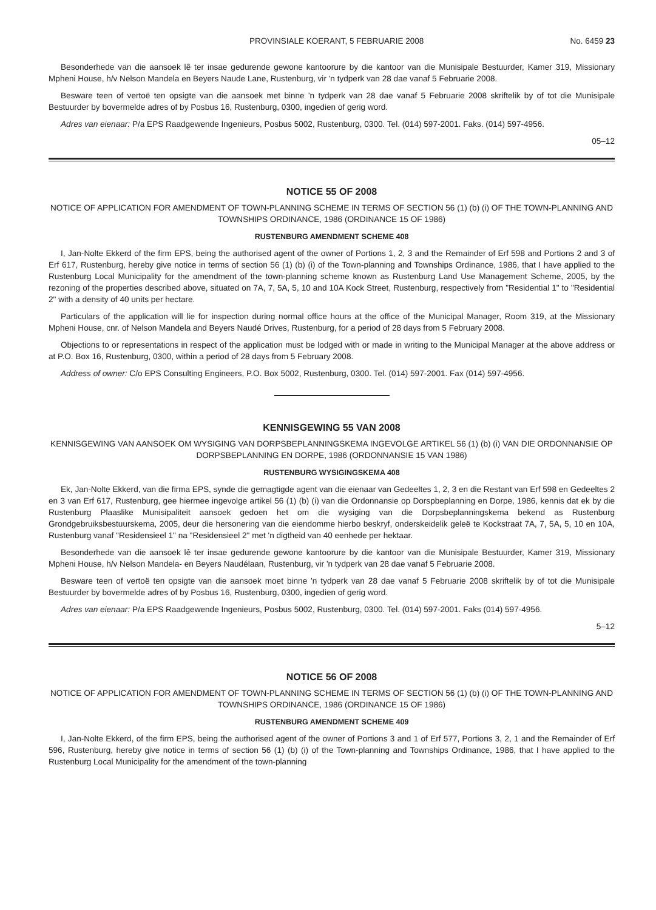PROVINSIALE KOERANT, 5 FEBRUARIE 2008 No. 6459 23
Besonderhede van die aansoek lê ter insae gedurende gewone kantoorure by die kantoor van die Munisipale Bestuurder, Kamer 319, Missionary Mpheni House, h/v Nelson Mandela en Beyers Naude Lane, Rustenburg, vir 'n tydperk van 28 dae vanaf 5 Februarie 2008.
Besware teen of vertoë ten opsigte van die aansoek met binne 'n tydperk van 28 dae vanaf 5 Februarie 2008 skriftelik by of tot die Munisipale Bestuurder by bovermelde adres of by Posbus 16, Rustenburg, 0300, ingedien of gerig word.
Adres van eienaar: P/a EPS Raadgewende Ingenieurs, Posbus 5002, Rustenburg, 0300. Tel. (014) 597-2001. Faks. (014) 597-4956.
05–12
NOTICE 55 OF 2008
NOTICE OF APPLICATION FOR AMENDMENT OF TOWN-PLANNING SCHEME IN TERMS OF SECTION 56 (1) (b) (i) OF THE TOWN-PLANNING AND TOWNSHIPS ORDINANCE, 1986 (ORDINANCE 15 OF 1986)
RUSTENBURG AMENDMENT SCHEME 408
I, Jan-Nolte Ekkerd of the firm EPS, being the authorised agent of the owner of Portions 1, 2, 3 and the Remainder of Erf 598 and Portions 2 and 3 of Erf 617, Rustenburg, hereby give notice in terms of section 56 (1) (b) (i) of the Town-planning and Townships Ordinance, 1986, that I have applied to the Rustenburg Local Municipality for the amendment of the town-planning scheme known as Rustenburg Land Use Management Scheme, 2005, by the rezoning of the properties described above, situated on 7A, 7, 5A, 5, 10 and 10A Kock Street, Rustenburg, respectively from "Residential 1" to "Residential 2" with a density of 40 units per hectare.
Particulars of the application will lie for inspection during normal office hours at the office of the Municipal Manager, Room 319, at the Missionary Mpheni House, cnr. of Nelson Mandela and Beyers Naudé Drives, Rustenburg, for a period of 28 days from 5 February 2008.
Objections to or representations in respect of the application must be lodged with or made in writing to the Municipal Manager at the above address or at P.O. Box 16, Rustenburg, 0300, within a period of 28 days from 5 February 2008.
Address of owner: C/o EPS Consulting Engineers, P.O. Box 5002, Rustenburg, 0300. Tel. (014) 597-2001. Fax (014) 597-4956.
KENNISGEWING 55 VAN 2008
KENNISGEWING VAN AANSOEK OM WYSIGING VAN DORPSBEPLANNINGSKEMA INGEVOLGE ARTIKEL 56 (1) (b) (i) VAN DIE ORDONNANSIE OP DORPSBEPLANNING EN DORPE, 1986 (ORDONNANSIE 15 VAN 1986)
RUSTENBURG WYSIGINGSKEMA 408
Ek, Jan-Nolte Ekkerd, van die firma EPS, synde die gemagtigde agent van die eienaar van Gedeeltes 1, 2, 3 en die Restant van Erf 598 en Gedeeltes 2 en 3 van Erf 617, Rustenburg, gee hiermee ingevolge artikel 56 (1) (b) (i) van die Ordonnansie op Dorspbeplanning en Dorpe, 1986, kennis dat ek by die Rustenburg Plaaslike Munisipaliteit aansoek gedoen het om die wysiging van die Dorpsbeplanningskema bekend as Rustenburg Grondgebruiksbestuurskema, 2005, deur die hersonering van die eiendomme hierbo beskryf, onderskeidelik geleë te Kockstraat 7A, 7, 5A, 5, 10 en 10A, Rustenburg vanaf "Residensieel 1" na "Residensieel 2" met 'n digtheid van 40 eenhede per hektaar.
Besonderhede van die aansoek lê ter insae gedurende gewone kantoorure by die kantoor van die Munisipale Bestuurder, Kamer 319, Missionary Mpheni House, h/v Nelson Mandela- en Beyers Naudélaan, Rustenburg, vir 'n tydperk van 28 dae vanaf 5 Februarie 2008.
Besware teen of vertoë ten opsigte van die aansoek moet binne 'n tydperk van 28 dae vanaf 5 Februarie 2008 skriftelik by of tot die Munisipale Bestuurder by bovermelde adres of by Posbus 16, Rustenburg, 0300, ingedien of gerig word.
Adres van eienaar: P/a EPS Raadgewende Ingenieurs, Posbus 5002, Rustenburg, 0300. Tel. (014) 597-2001. Faks (014) 597-4956.
5–12
NOTICE 56 OF 2008
NOTICE OF APPLICATION FOR AMENDMENT OF TOWN-PLANNING SCHEME IN TERMS OF SECTION 56 (1) (b) (i) OF THE TOWN-PLANNING AND TOWNSHIPS ORDINANCE, 1986 (ORDINANCE 15 OF 1986)
RUSTENBURG AMENDMENT SCHEME 409
I, Jan-Nolte Ekkerd, of the firm EPS, being the authorised agent of the owner of Portions 3 and 1 of Erf 577, Portions 3, 2, 1 and the Remainder of Erf 596, Rustenburg, hereby give notice in terms of section 56 (1) (b) (i) of the Town-planning and Townships Ordinance, 1986, that I have applied to the Rustenburg Local Municipality for the amendment of the town-planning